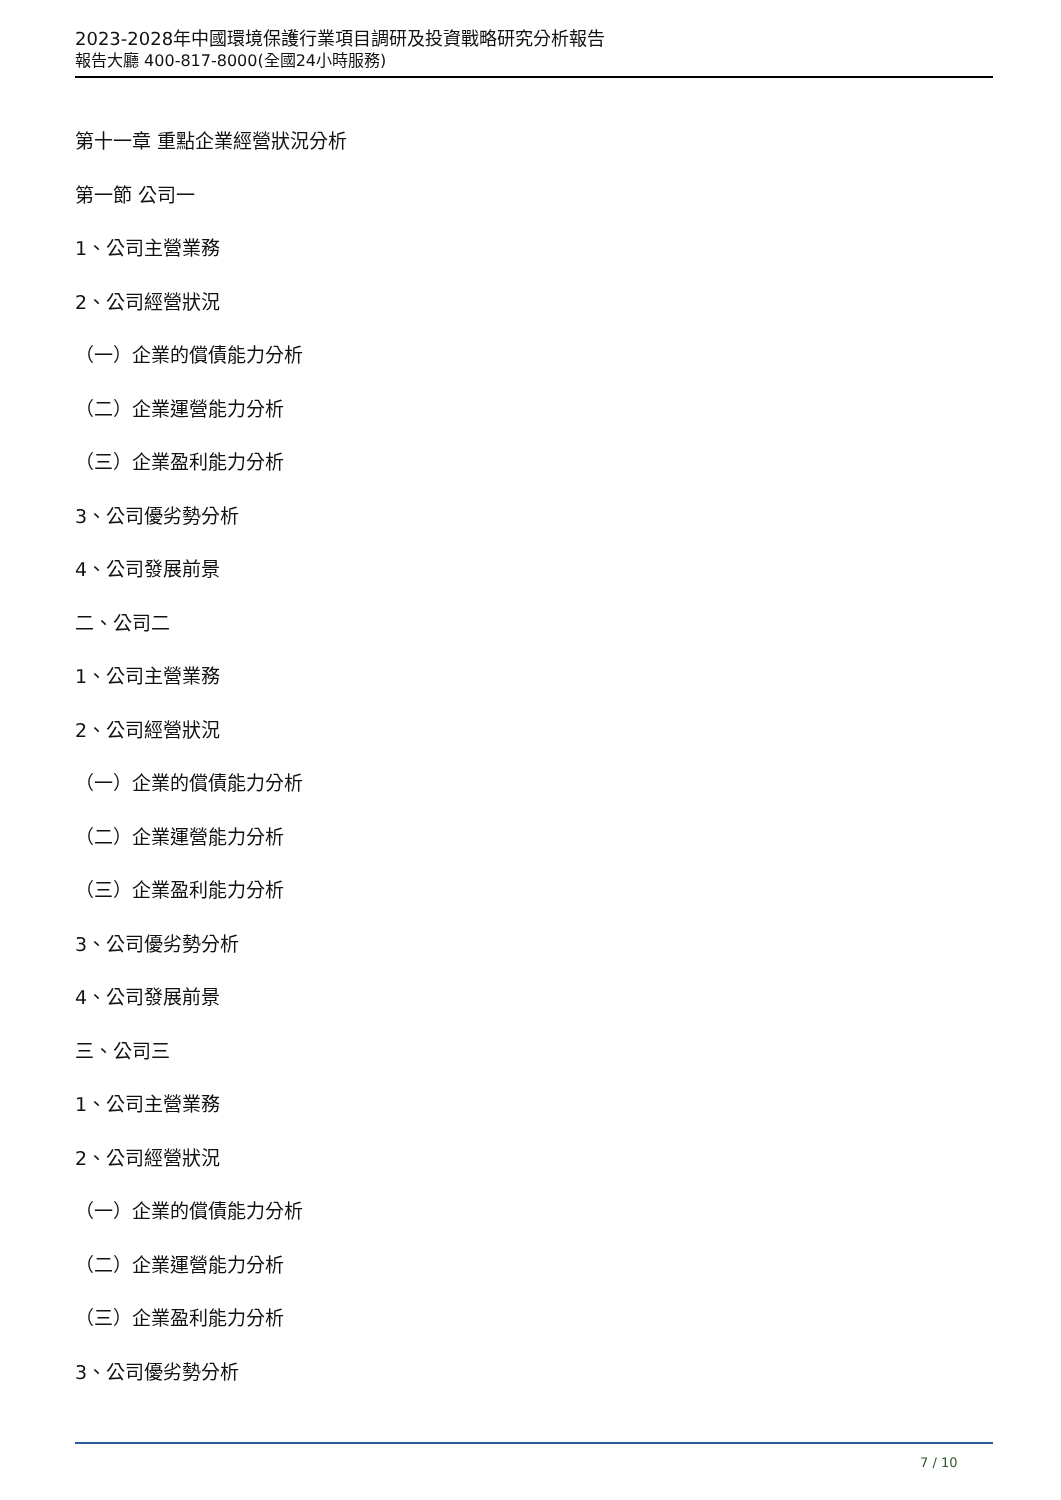2023-2028年中國環境保護行業項目調研及投資戰略研究分析報告
報告大廳 400-817-8000(全國24小時服務)
第十一章 重點企業經營狀況分析
第一節 公司一
1、公司主營業務
2、公司經營狀況
（一）企業的償債能力分析
（二）企業運營能力分析
（三）企業盈利能力分析
3、公司優劣勢分析
4、公司發展前景
二、公司二
1、公司主營業務
2、公司經營狀況
（一）企業的償債能力分析
（二）企業運營能力分析
（三）企業盈利能力分析
3、公司優劣勢分析
4、公司發展前景
三、公司三
1、公司主營業務
2、公司經營狀況
（一）企業的償債能力分析
（二）企業運營能力分析
（三）企業盈利能力分析
3、公司優劣勢分析
7 / 10